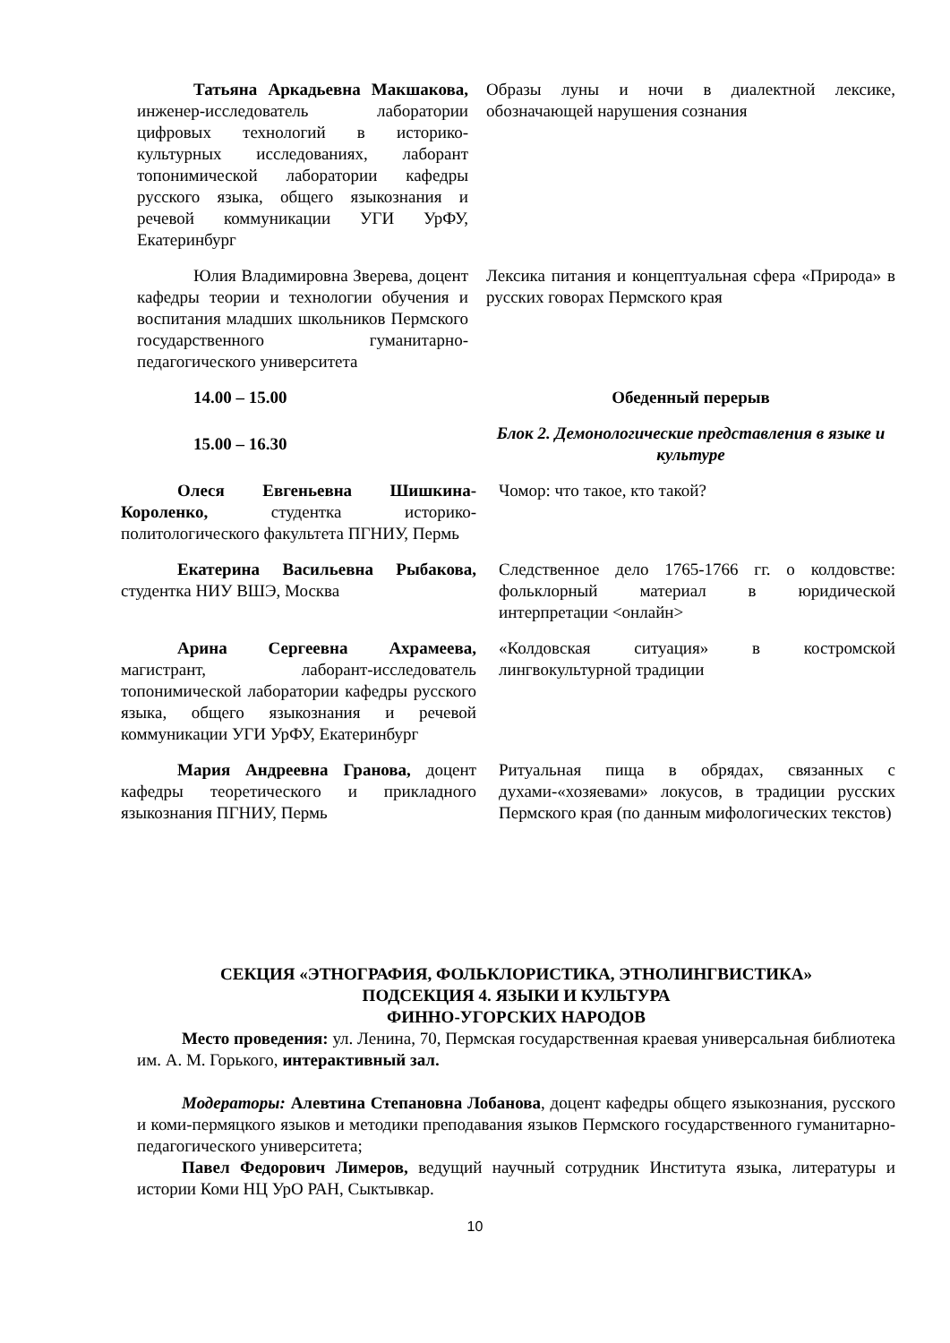| Татьяна Аркадьевна Макшакова, инженер-исследователь лаборатории цифровых технологий в историко-культурных исследованиях, лаборант топонимической лаборатории кафедры русского языка, общего языкознания и речевой коммуникации УГИ УрФУ, Екатеринбург | Образы луны и ночи в диалектной лексике, обозначающей нарушения сознания |
| Юлия Владимировна Зверева, доцент кафедры теории и технологии обучения и воспитания младших школьников Пермского государственного гуманитарно-педагогического университета | Лексика питания и концептуальная сфера «Природа» в русских говорах Пермского края |
| 14.00 – 15.00 | Обеденный перерыв |
| 15.00 – 16.30 | Блок 2. Демонологические представления в языке и культуре |
| Олеся Евгеньевна Шишкина-Короленко, студентка историко-политологического факультета ПГНИУ, Пермь | Чомор: что такое, кто такой? |
| Екатерина Васильевна Рыбакова, студентка НИУ ВШЭ, Москва | Следственное дело 1765-1766 гг. о колдовстве: фольклорный материал в юридической интерпретации <онлайн> |
| Арина Сергеевна Ахрамеева, магистрант, лаборант-исследователь топонимической лаборатории кафедры русского языка, общего языкознания и речевой коммуникации УГИ УрФУ, Екатеринбург | «Колдовская ситуация» в костромской лингвокультурной традиции |
| Мария Андреевна Гранова, доцент кафедры теоретического и прикладного языкознания ПГНИУ, Пермь | Ритуальная пища в обрядах, связанных с духами-«хозяевами» локусов, в традиции русских Пермского края (по данным мифологических текстов) |
СЕКЦИЯ «ЭТНОГРАФИЯ, ФОЛЬКЛОРИСТИКА, ЭТНОЛИНГВИСТИКА»
ПОДСЕКЦИЯ 4. ЯЗЫКИ И КУЛЬТУРА
ФИННО-УГОРСКИХ НАРОДОВ
Место проведения: ул. Ленина, 70, Пермская государственная краевая универсальная библиотека им. А. М. Горького, интерактивный зал.
Модераторы: Алевтина Степановна Лобанова, доцент кафедры общего языкознания, русского и коми-пермяцкого языков и методики преподавания языков Пермского государственного гуманитарно-педагогического университета;
Павел Федорович Лимеров, ведущий научный сотрудник Института языка, литературы и истории Коми НЦ УрО РАН, Сыктывкар.
10